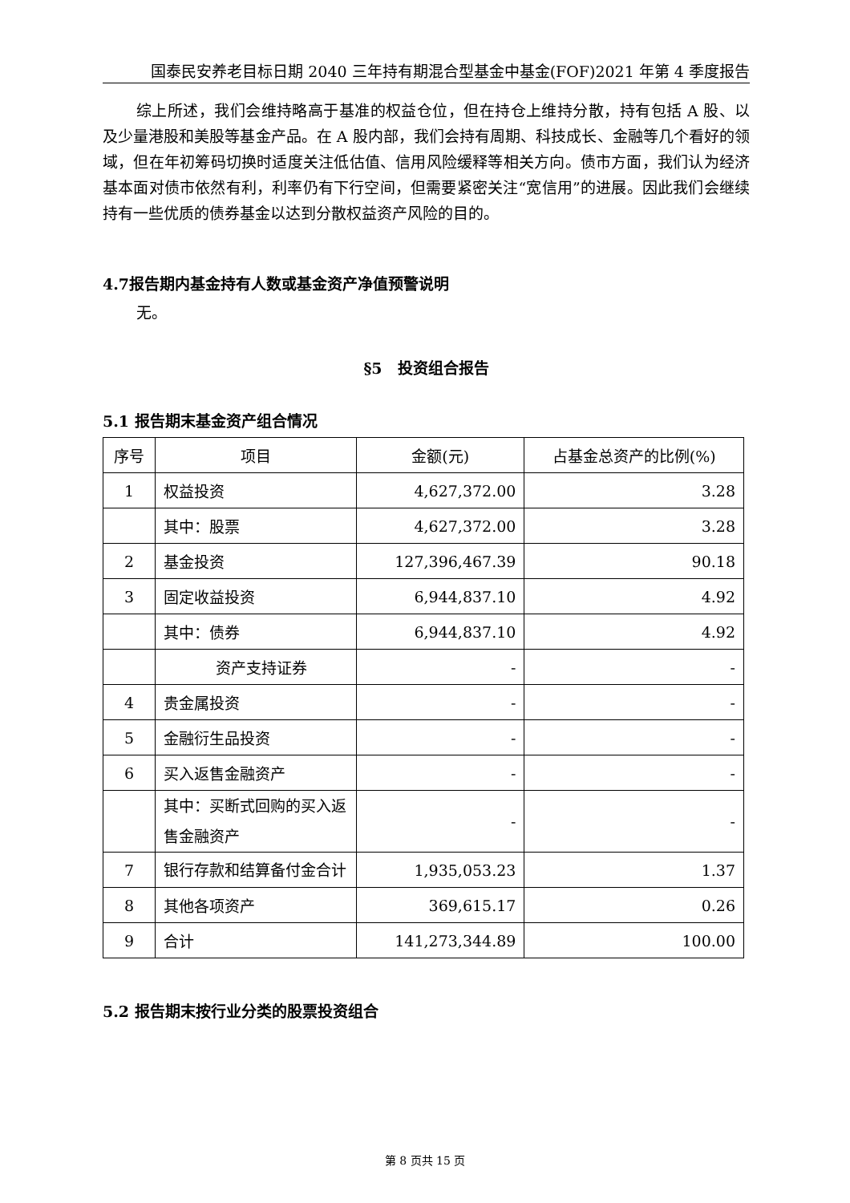国泰民安养老目标日期 2040 三年持有期混合型基金中基金(FOF)2021 年第 4 季度报告
综上所述，我们会维持略高于基准的权益仓位，但在持仓上维持分散，持有包括 A 股、以及少量港股和美股等基金产品。在 A 股内部，我们会持有周期、科技成长、金融等几个看好的领域，但在年初筹码切换时适度关注低估值、信用风险缓释等相关方向。债市方面，我们认为经济基本面对债市依然有利，利率仍有下行空间，但需要紧密关注“宽信用”的进展。因此我们会继续持有一些优质的债券基金以达到分散权益资产风险的目的。
4.7报告期内基金持有人数或基金资产净值预警说明
无。
§5　投资组合报告
5.1 报告期末基金资产组合情况
| 序号 | 项目 | 金额(元) | 占基金总资产的比例(%) |
| --- | --- | --- | --- |
| 1 | 权益投资 | 4,627,372.00 | 3.28 |
| | 其中：股票 | 4,627,372.00 | 3.28 |
| 2 | 基金投资 | 127,396,467.39 | 90.18 |
| 3 | 固定收益投资 | 6,944,837.10 | 4.92 |
| | 其中：债券 | 6,944,837.10 | 4.92 |
| | 资产支持证券 | - | - |
| 4 | 贵金属投资 | - | - |
| 5 | 金融衍生品投资 | - | - |
| 6 | 买入返售金融资产 | - | - |
| | 其中：买断式回购的买入返售金融资产 | - | - |
| 7 | 银行存款和结算备付金合计 | 1,935,053.23 | 1.37 |
| 8 | 其他各项资产 | 369,615.17 | 0.26 |
| 9 | 合计 | 141,273,344.89 | 100.00 |
5.2 报告期末按行业分类的股票投资组合
第 8 页共 15 页